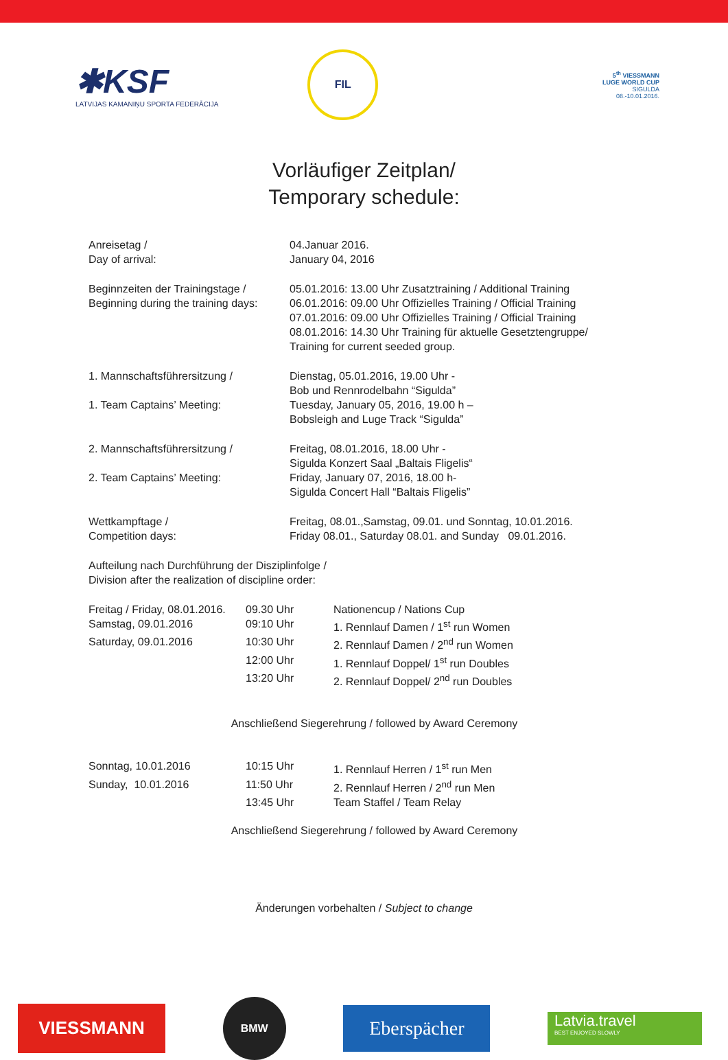✱KSF
LATVIJAS KAMANIŅU SPORTA FEDERĀCIJA
FIL
5<sup>th</sup> VIESSMANN
LUGE WORLD CUP
SIGULDA
08.-10.01.2016.
Vorläufiger Zeitplan/
Temporary schedule:
| Anreisetag / Day of arrival: | 04.Januar 2016. January 04, 2016 |
| Beginnzeiten der Trainingstage / Beginning during the training days: | 05.01.2016: 13.00 Uhr Zusatztraining / Additional Training 06.01.2016: 09.00 Uhr Offizielles Training / Official Training 07.01.2016: 09.00 Uhr Offizielles Training / Official Training 08.01.2016: 14.30 Uhr Training für aktuelle Gesetztengruppe/ Training for current seeded group. |
| 1. Mannschaftsführersitzung / 1. Team Captains’ Meeting: | Dienstag, 05.01.2016, 19.00 Uhr - Bob und Rennrodelbahn “Sigulda” Tuesday, January 05, 2016, 19.00 h – Bobsleigh and Luge Track “Sigulda” |
| 2. Mannschaftsführersitzung / 2. Team Captains’ Meeting: | Freitag, 08.01.2016, 18.00 Uhr - Sigulda Konzert Saal „Baltais Fligelis“ Friday, January 07, 2016, 18.00 h- Sigulda Concert Hall “Baltais Fligelis” |
| Wettkampftage / Competition days: | Freitag, 08.01.,Samstag, 09.01. und Sonntag, 10.01.2016. Friday 08.01., Saturday 08.01. and Sunday 09.01.2016. |
Aufteilung nach Durchführung der Disziplinfolge /
Division after the realization of discipline order:
| Freitag / Friday, 08.01.2016. | 09.30 Uhr | Nationencup / Nations Cup |
| Samstag, 09.01.2016 | 09:10 Uhr | 1. Rennlauf Damen / 1<sup>st</sup> run Women |
| Saturday, 09.01.2016 | 10:30 Uhr | 2. Rennlauf Damen / 2<sup>nd</sup> run Women |
| | 12:00 Uhr | 1. Rennlauf Doppel/ 1<sup>st</sup> run Doubles |
| | 13:20 Uhr | 2. Rennlauf Doppel/ 2<sup>nd</sup> run Doubles |
Anschließend Siegerehrung / followed by Award Ceremony
| Sonntag, 10.01.2016 | 10:15 Uhr | 1. Rennlauf Herren / 1<sup>st</sup> run Men |
| Sunday, 10.01.2016 | 11:50 Uhr | 2. Rennlauf Herren / 2<sup>nd</sup> run Men |
| | 13:45 Uhr | Team Staffel / Team Relay |
Anschließend Siegerehrung / followed by Award Ceremony
Änderungen vorbehalten / Subject to change
VIESSMANN
BMW
Eberspächer
Latvia.travel
BEST ENJOYED SLOWLY